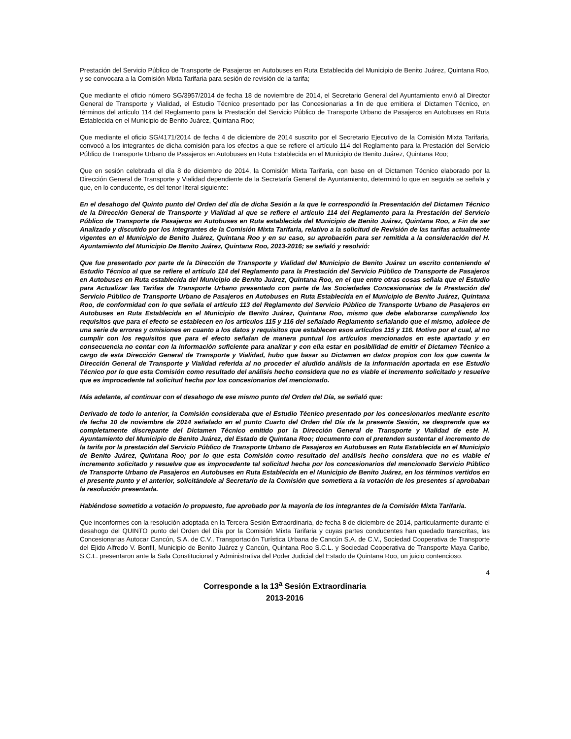Prestación del Servicio Público de Transporte de Pasajeros en Autobuses en Ruta Establecida del Municipio de Benito Juárez, Quintana Roo, y se convocara a la Comisión Mixta Tarifaria para sesión de revisión de la tarifa;
Que mediante el oficio número SG/3957/2014 de fecha 18 de noviembre de 2014, el Secretario General del Ayuntamiento envió al Director General de Transporte y Vialidad, el Estudio Técnico presentado por las Concesionarias a fin de que emitiera el Dictamen Técnico, en términos del artículo 114 del Reglamento para la Prestación del Servicio Público de Transporte Urbano de Pasajeros en Autobuses en Ruta Establecida en el Municipio de Benito Juárez, Quintana Roo;
Que mediante el oficio SG/4171/2014 de fecha 4 de diciembre de 2014 suscrito por el Secretario Ejecutivo de la Comisión Mixta Tarifaria, convocó a los integrantes de dicha comisión para los efectos a que se refiere el artículo 114 del Reglamento para la Prestación del Servicio Público de Transporte Urbano de Pasajeros en Autobuses en Ruta Establecida en el Municipio de Benito Juárez, Quintana Roo;
Que en sesión celebrada el día 8 de diciembre de 2014, la Comisión Mixta Tarifaria, con base en el Dictamen Técnico elaborado por la Dirección General de Transporte y Vialidad dependiente de la Secretaría General de Ayuntamiento, determinó lo que en seguida se señala y que, en lo conducente, es del tenor literal siguiente:
En el desahogo del Quinto punto del Orden del día de dicha Sesión a la que le correspondió la Presentación del Dictamen Técnico de la Dirección General de Transporte y Vialidad al que se refiere el artículo 114 del Reglamento para la Prestación del Servicio Público de Transporte de Pasajeros en Autobuses en Ruta establecida del Municipio de Benito Juárez, Quintana Roo, a Fin de ser Analizado y discutido por los integrantes de la Comisión Mixta Tarifaria, relativo a la solicitud de Revisión de las tarifas actualmente vigentes en el Municipio de Benito Juárez, Quintana Roo y en su caso, su aprobación para ser remitida a la consideración del H. Ayuntamiento del Municipio De Benito Juárez, Quintana Roo, 2013-2016; se señaló y resolvió:
Que fue presentado por parte de la Dirección de Transporte y Vialidad del Municipio de Benito Juárez un escrito conteniendo el Estudio Técnico al que se refiere el artículo 114 del Reglamento para la Prestación del Servicio Público de Transporte de Pasajeros en Autobuses en Ruta establecida del Municipio de Benito Juárez, Quintana Roo, en el que entre otras cosas señala que el Estudio para Actualizar las Tarifas de Transporte Urbano presentado con parte de las Sociedades Concesionarias de la Prestación del Servicio Público de Transporte Urbano de Pasajeros en Autobuses en Ruta Establecida en el Municipio de Benito Juárez, Quintana Roo, de conformidad con lo que señala el artículo 113 del Reglamento del Servicio Público de Transporte Urbano de Pasajeros en Autobuses en Ruta Establecida en el Municipio de Benito Juárez, Quintana Roo, mismo que debe elaborarse cumpliendo los requisitos que para el efecto se establecen en los artículos 115 y 116 del señalado Reglamento señalando que el mismo, adolece de una serie de errores y omisiones en cuanto a los datos y requisitos que establecen esos artículos 115 y 116. Motivo por el cual, al no cumplir con los requisitos que para el efecto señalan de manera puntual los artículos mencionados en este apartado y en consecuencia no contar con la información suficiente para analizar y con ella estar en posibilidad de emitir el Dictamen Técnico a cargo de esta Dirección General de Transporte y Vialidad, hubo que basar su Dictamen en datos propios con los que cuenta la Dirección General de Transporte y Vialidad referida al no proceder el aludido análisis de la información aportada en ese Estudio Técnico por lo que esta Comisión como resultado del análisis hecho considera que no es viable el incremento solicitado y resuelve que es improcedente tal solicitud hecha por los concesionarios del mencionado.
Más adelante, al continuar con el desahogo de ese mismo punto del Orden del Día, se señaló que:
Derivado de todo lo anterior, la Comisión consideraba que el Estudio Técnico presentado por los concesionarios mediante escrito de fecha 10 de noviembre de 2014 señalado en el punto Cuarto del Orden del Día de la presente Sesión, se desprende que es completamente discrepante del Dictamen Técnico emitido por la Dirección General de Transporte y Vialidad de este H. Ayuntamiento del Municipio de Benito Juárez, del Estado de Quintana Roo; documento con el pretenden sustentar el incremento de la tarifa por la prestación del Servicio Público de Transporte Urbano de Pasajeros en Autobuses en Ruta Establecida en el Municipio de Benito Juárez, Quintana Roo; por lo que esta Comisión como resultado del análisis hecho considera que no es viable el incremento solicitado y resuelve que es improcedente tal solicitud hecha por los concesionarios del mencionado Servicio Público de Transporte Urbano de Pasajeros en Autobuses en Ruta Establecida en el Municipio de Benito Juárez, en los términos vertidos en el presente punto y el anterior, solicitándole al Secretario de la Comisión que sometiera a la votación de los presentes si aprobaban la resolución presentada.
Habiéndose sometido a votación lo propuesto, fue aprobado por la mayoría de los integrantes de la Comisión Mixta Tarifaria.
Que inconformes con la resolución adoptada en la Tercera Sesión Extraordinaria, de fecha 8 de diciembre de 2014, particularmente durante el desahogo del QUINTO punto del Orden del Día por la Comisión Mixta Tarifaria y cuyas partes conducentes han quedado transcritas, las Concesionarias Autocar Cancún, S.A. de C.V., Transportación Turística Urbana de Cancún S.A. de C.V., Sociedad Cooperativa de Transporte del Ejido Alfredo V. Bonfil, Municipio de Benito Juárez y Cancún, Quintana Roo S.C.L. y Sociedad Cooperativa de Transporte Maya Caribe, S.C.L. presentaron ante la Sala Constitucional y Administrativa del Poder Judicial del Estado de Quintana Roo, un juicio contencioso.
4
Corresponde a la 13<sup>a</sup> Sesión Extraordinaria
2013-2016